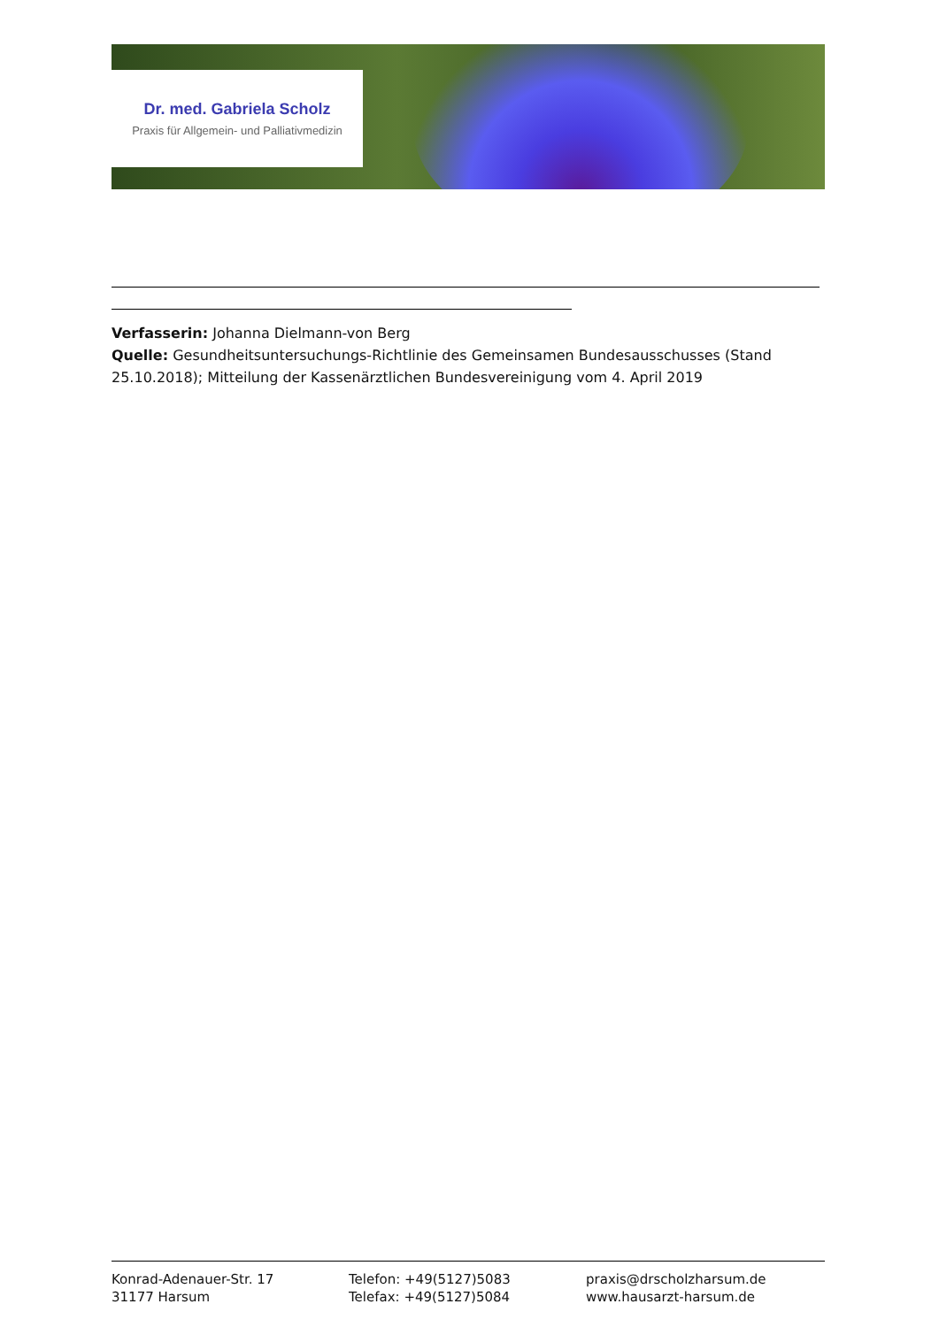Dr. med. Gabriela Scholz
Praxis für Allgemein- und Palliativmedizin
Verfasserin: Johanna Dielmann-von Berg
Quelle: Gesundheitsuntersuchungs-Richtlinie des Gemeinsamen Bundesausschusses (Stand 25.10.2018); Mitteilung der Kassenärztlichen Bundesvereinigung vom 4. April 2019
Konrad-Adenauer-Str. 17
31177 Harsum
Telefon: +49(5127)5083
Telefax: +49(5127)5084
praxis@drscholzharsum.de
www.hausarzt-harsum.de